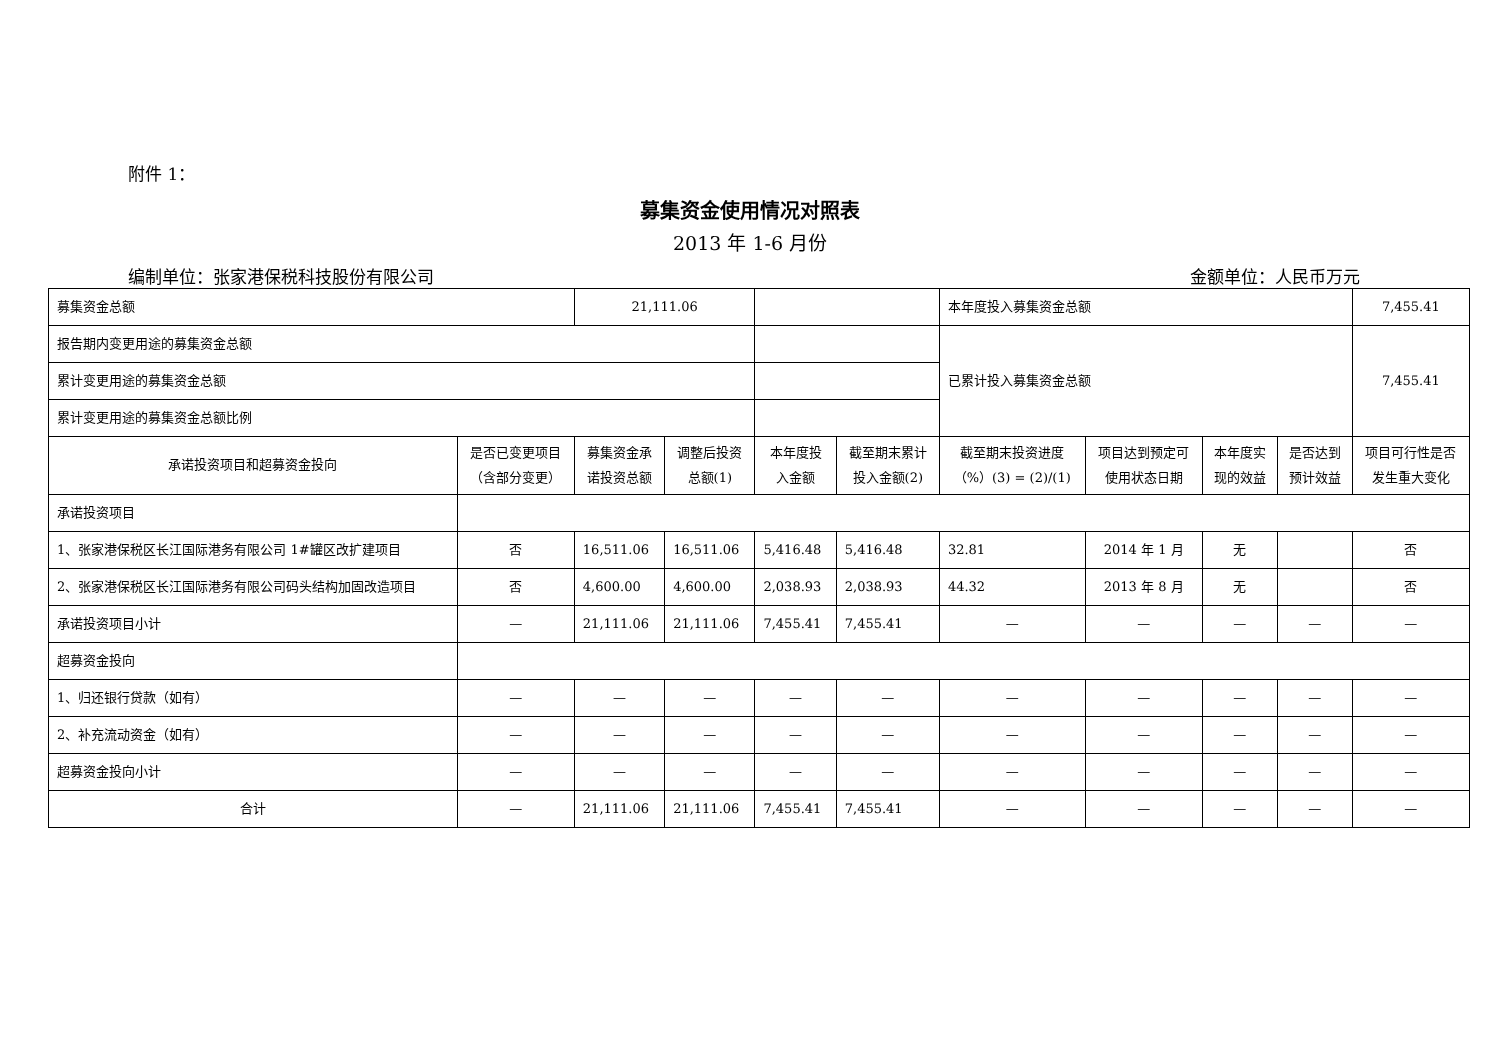附件 1：
募集资金使用情况对照表
2013 年 1-6 月份
编制单位：张家港保税科技股份有限公司 金额单位：人民币万元
| 募集资金总额 | | 21,111.06 | | | | 本年度投入募集资金总额 | | | | 7,455.41 |
| 报告期内变更用途的募集资金总额 | | | | | | 已累计投入募集资金总额 | | | | 7,455.41 |
| 累计变更用途的募集资金总额 | | | | | | | | | | |
| 累计变更用途的募集资金总额比例 | | | | | | | | | | |
| 承诺投资项目和超募资金投向 | 是否已变更项目 （含部分变更） | 募集资金承 诺投资总额 | 调整后投资 总额(1) | 本年度投 入金额 | 截至期末累计 投入金额(2) | 截至期末投资进度 （%）(3) = (2)/(1) | 项目达到预定可 使用状态日期 | 本年度实 现的效益 | 是否达到 预计效益 | 项目可行性是否 发生重大变化 |
| 承诺投资项目 | | | | | | | | | | |
| 1、张家港保税区长江国际港务有限公司 1#罐区改扩建项目 | 否 | 16,511.06 | 16,511.06 | 5,416.48 | 5,416.48 | 32.81 | 2014 年 1 月 | 无 | | 否 |
| 2、张家港保税区长江国际港务有限公司码头结构加固改造项目 | 否 | 4,600.00 | 4,600.00 | 2,038.93 | 2,038.93 | 44.32 | 2013 年 8 月 | 无 | | 否 |
| 承诺投资项目小计 | — | 21,111.06 | 21,111.06 | 7,455.41 | 7,455.41 | — | — | — | — | — |
| 超募资金投向 | | | | | | | | | | |
| 1、归还银行贷款（如有） | — | — | — | — | — | — | — | — | — | — |
| 2、补充流动资金（如有） | — | — | — | — | — | — | — | — | — | — |
| 超募资金投向小计 | — | — | — | — | — | — | — | — | — | — |
| 合计 | — | 21,111.06 | 21,111.06 | 7,455.41 | 7,455.41 | — | — | — | — | — |